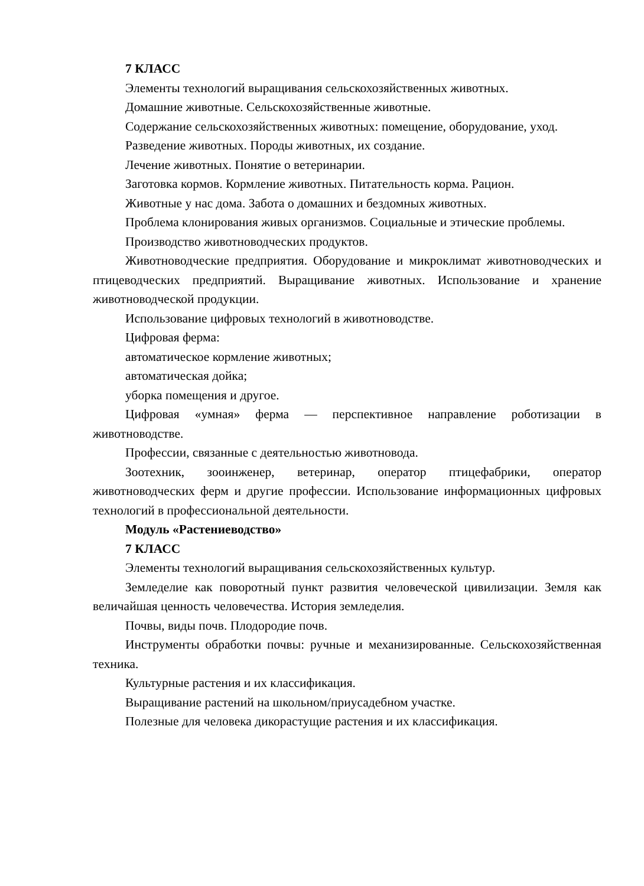7 КЛАСС
Элементы технологий выращивания сельскохозяйственных животных.
Домашние животные. Сельскохозяйственные животные.
Содержание сельскохозяйственных животных: помещение, оборудование, уход.
Разведение животных. Породы животных, их создание.
Лечение животных. Понятие о ветеринарии.
Заготовка кормов. Кормление животных. Питательность корма. Рацион.
Животные у нас дома. Забота о домашних и бездомных животных.
Проблема клонирования живых организмов. Социальные и этические проблемы.
Производство животноводческих продуктов.
Животноводческие предприятия. Оборудование и микроклимат животноводческих и птицеводческих предприятий. Выращивание животных. Использование и хранение животноводческой продукции.
Использование цифровых технологий в животноводстве.
Цифровая ферма:
автоматическое кормление животных;
автоматическая дойка;
уборка помещения и другое.
Цифровая «умная» ферма — перспективное направление роботизации в животноводстве.
Профессии, связанные с деятельностью животновода.
Зоотехник, зооинженер, ветеринар, оператор птицефабрики, оператор животноводческих ферм и другие профессии. Использование информационных цифровых технологий в профессиональной деятельности.
Модуль «Растениеводство»
7 КЛАСС
Элементы технологий выращивания сельскохозяйственных культур.
Земледелие как поворотный пункт развития человеческой цивилизации. Земля как величайшая ценность человечества. История земледелия.
Почвы, виды почв. Плодородие почв.
Инструменты обработки почвы: ручные и механизированные. Сельскохозяйственная техника.
Культурные растения и их классификация.
Выращивание растений на школьном/приусадебном участке.
Полезные для человека дикорастущие растения и их классификация.